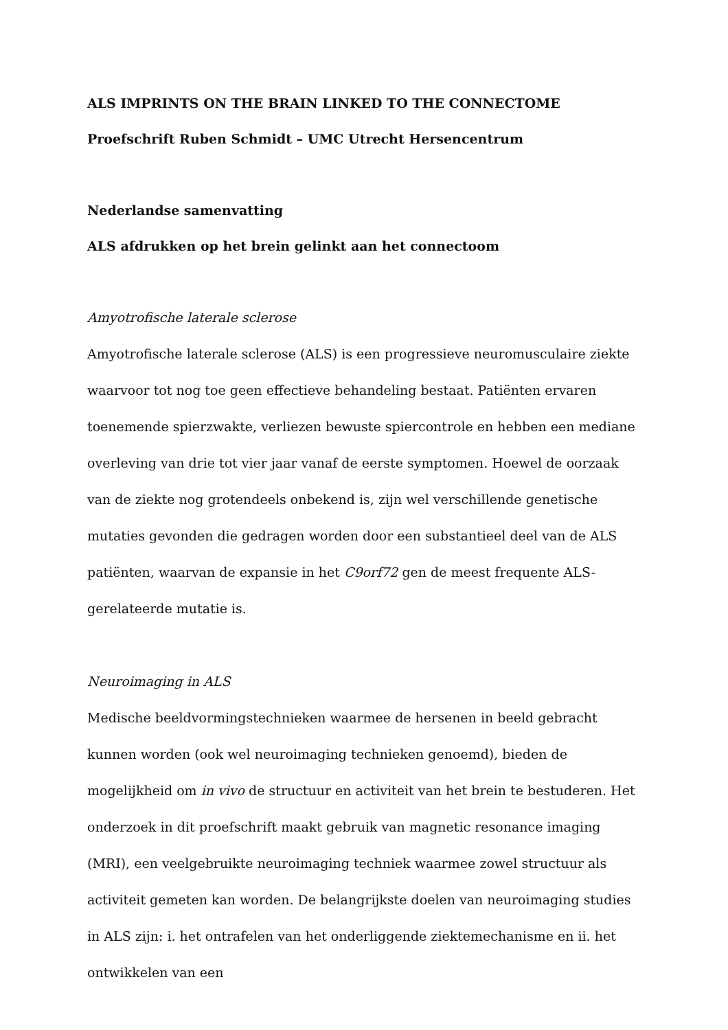ALS IMPRINTS ON THE BRAIN LINKED TO THE CONNECTOME
Proefschrift Ruben Schmidt – UMC Utrecht Hersencentrum
Nederlandse samenvatting
ALS afdrukken op het brein gelinkt aan het connectoom
Amyotrofische laterale sclerose
Amyotrofische laterale sclerose (ALS) is een progressieve neuromusculaire ziekte waarvoor tot nog toe geen effectieve behandeling bestaat. Patiënten ervaren toenemende spierzwakte, verliezen bewuste spiercontrole en hebben een mediane overleving van drie tot vier jaar vanaf de eerste symptomen. Hoewel de oorzaak van de ziekte nog grotendeels onbekend is, zijn wel verschillende genetische mutaties gevonden die gedragen worden door een substantieel deel van de ALS patiënten, waarvan de expansie in het C9orf72 gen de meest frequente ALS-gerelateerde mutatie is.
Neuroimaging in ALS
Medische beeldvormingstechnieken waarmee de hersenen in beeld gebracht kunnen worden (ook wel neuroimaging technieken genoemd), bieden de mogelijkheid om in vivo de structuur en activiteit van het brein te bestuderen. Het onderzoek in dit proefschrift maakt gebruik van magnetic resonance imaging (MRI), een veelgebruikte neuroimaging techniek waarmee zowel structuur als activiteit gemeten kan worden. De belangrijkste doelen van neuroimaging studies in ALS zijn: i. het ontrafelen van het onderliggende ziektemechanisme en ii. het ontwikkelen van een